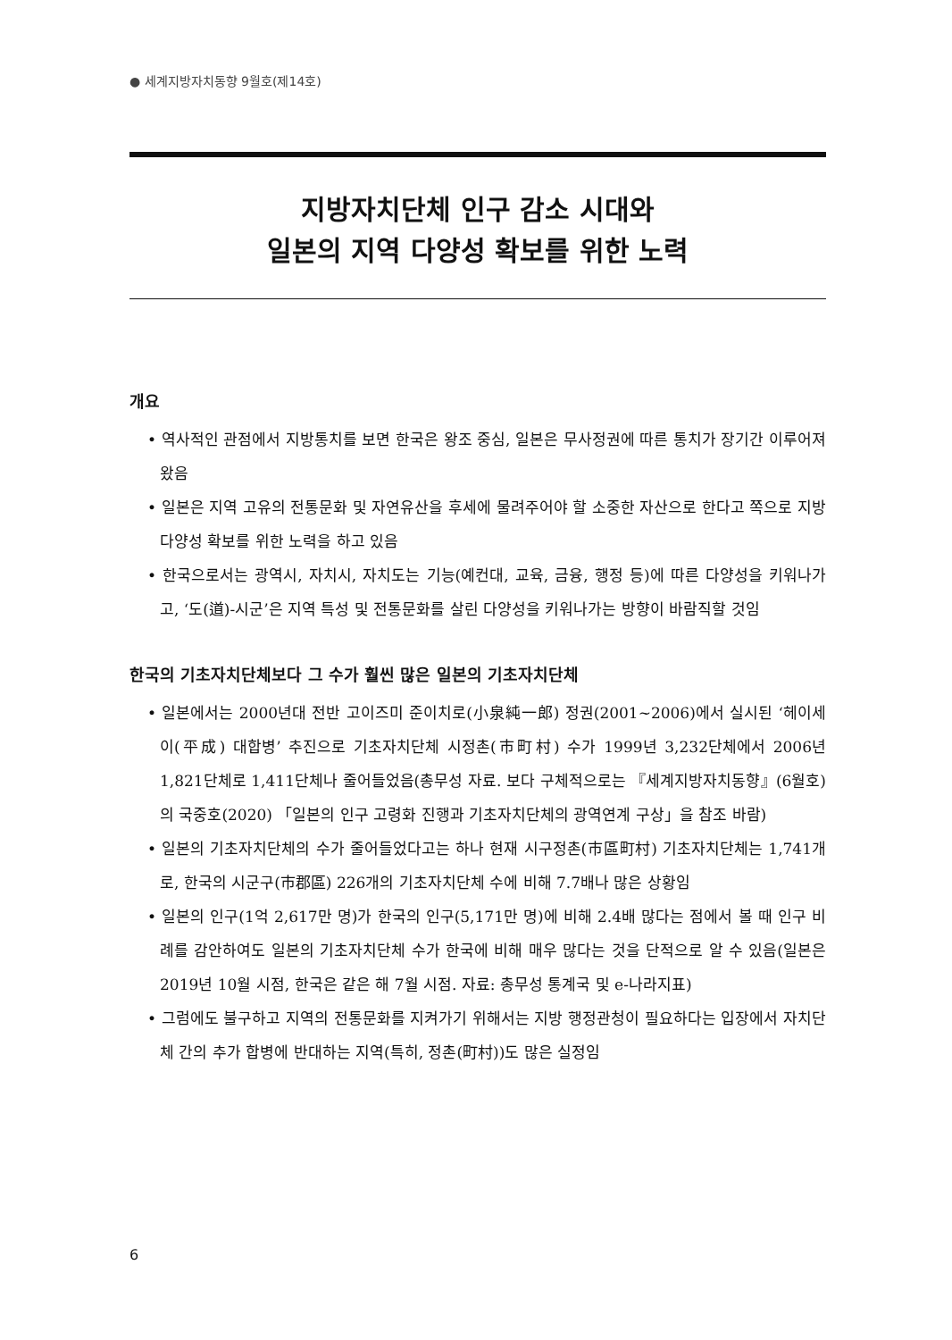● 세계지방자치동향 9월호(제14호)
지방자치단체 인구 감소 시대와
일본의 지역 다양성 확보를 위한 노력
개요
• 역사적인 관점에서 지방통치를 보면 한국은 왕조 중심, 일본은 무사정권에 따른 통치가 장기간 이루어져 왔음
• 일본은 지역 고유의 전통문화 및 자연유산을 후세에 물려주어야 할 소중한 자산으로 한다고 쪽으로 지방 다양성 확보를 위한 노력을 하고 있음
• 한국으로서는 광역시, 자치시, 자치도는 기능(예컨대, 교육, 금융, 행정 등)에 따른 다양성을 키워나가고, ‘도(道)-시군’은 지역 특성 및 전통문화를 살린 다양성을 키워나가는 방향이 바람직할 것임
한국의 기초자치단체보다 그 수가 훨씬 많은 일본의 기초자치단체
• 일본에서는 2000년대 전반 고이즈미 준이치로(小泉純一郎) 정권(2001~2006)에서 실시된 ‘헤이세이(平成) 대합병’ 추진으로 기초자치단체 시정촌(市町村) 수가 1999년 3,232단체에서 2006년 1,821단체로 1,411단체나 줄어들었음(총무성 자료. 보다 구체적으로는 『세계지방자치동향』(6월호)의 국중호(2020) 「일본의 인구 고령화 진행과 기초자치단체의 광역연계 구상」을 참조 바람)
• 일본의 기초자치단체의 수가 줄어들었다고는 하나 현재 시구정촌(市區町村) 기초자치단체는 1,741개로, 한국의 시군구(市郡區) 226개의 기초자치단체 수에 비해 7.7배나 많은 상황임
• 일본의 인구(1억 2,617만 명)가 한국의 인구(5,171만 명)에 비해 2.4배 많다는 점에서 볼 때 인구 비례를 감안하여도 일본의 기초자치단체 수가 한국에 비해 매우 많다는 것을 단적으로 알 수 있음(일본은 2019년 10월 시점, 한국은 같은 해 7월 시점. 자료: 총무성 통계국 및 e-나라지표)
• 그럼에도 불구하고 지역의 전통문화를 지켜가기 위해서는 지방 행정관청이 필요하다는 입장에서 자치단체 간의 추가 합병에 반대하는 지역(특히, 정촌(町村))도 많은 실정임
6